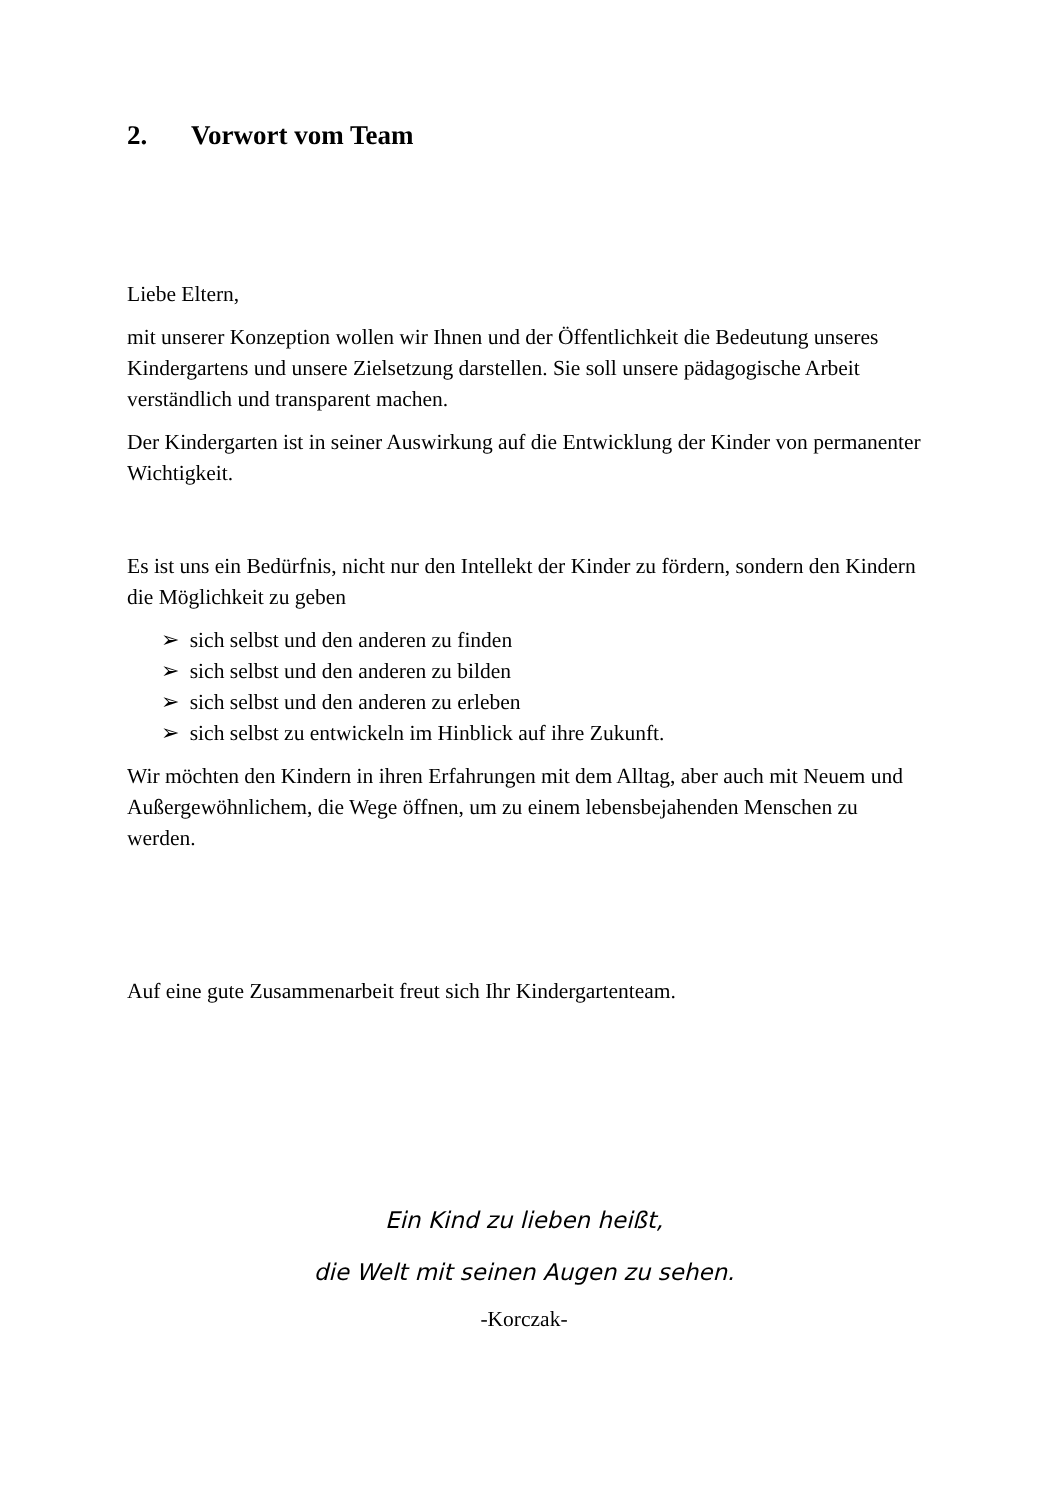2. Vorwort vom Team
Liebe Eltern,
mit unserer Konzeption wollen wir Ihnen und der Öffentlichkeit die Bedeutung unseres Kindergartens und unsere Zielsetzung darstellen. Sie soll unsere pädagogische Arbeit verständlich und transparent machen.
Der Kindergarten ist in seiner Auswirkung auf die Entwicklung der Kinder von permanenter Wichtigkeit.
Es ist uns ein Bedürfnis, nicht nur den Intellekt der Kinder zu fördern, sondern den Kindern die Möglichkeit zu geben
➢ sich selbst und den anderen zu finden
➢ sich selbst und den anderen zu bilden
➢ sich selbst und den anderen zu erleben
➢ sich selbst zu entwickeln im Hinblick auf ihre Zukunft.
Wir möchten den Kindern in ihren Erfahrungen mit dem Alltag, aber auch mit Neuem und Außergewöhnlichem, die Wege öffnen, um zu einem lebensbejahenden Menschen zu werden.
Auf eine gute Zusammenarbeit freut sich Ihr Kindergartenteam.
Ein Kind zu lieben heißt,
die Welt mit seinen Augen zu sehen.
-Korczak-